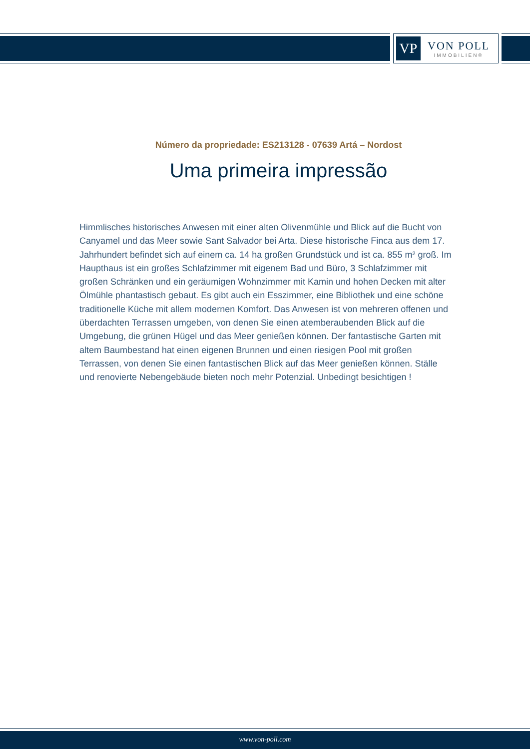VP
VON POLL
IMMOBILIEN®
Número da propriedade: ES213128 - 07639 Artá – Nordost
Uma primeira impressão
Himmlisches historisches Anwesen mit einer alten Olivenmühle und Blick auf die Bucht von Canyamel und das Meer sowie Sant Salvador bei Arta. Diese historische Finca aus dem 17. Jahrhundert befindet sich auf einem ca. 14 ha großen Grundstück und ist ca. 855 m² groß. Im Haupthaus ist ein großes Schlafzimmer mit eigenem Bad und Büro, 3 Schlafzimmer mit großen Schränken und ein geräumigen Wohnzimmer mit Kamin und hohen Decken mit alter Ölmühle phantastisch gebaut. Es gibt auch ein Esszimmer, eine Bibliothek und eine schöne traditionelle Küche mit allem modernen Komfort. Das Anwesen ist von mehreren offenen und überdachten Terrassen umgeben, von denen Sie einen atemberaubenden Blick auf die Umgebung, die grünen Hügel und das Meer genießen können. Der fantastische Garten mit altem Baumbestand hat einen eigenen Brunnen und einen riesigen Pool mit großen Terrassen, von denen Sie einen fantastischen Blick auf das Meer genießen können. Ställe und renovierte Nebengebäude bieten noch mehr Potenzial. Unbedingt besichtigen !
www.von-poll.com